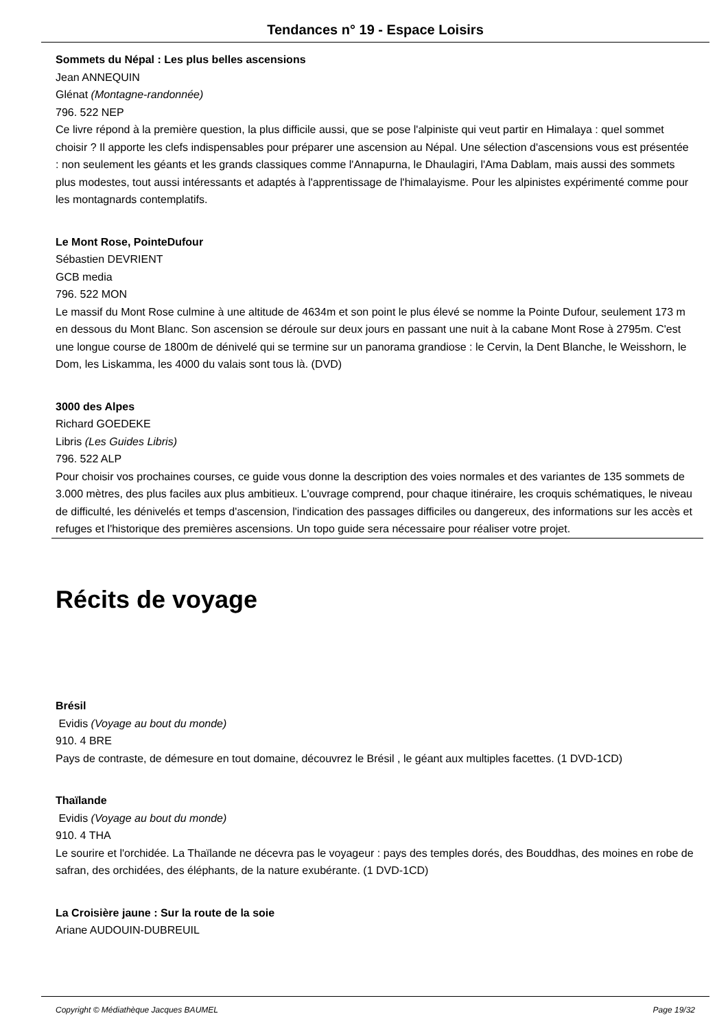Tendances n° 19 - Espace Loisirs
Sommets du Népal : Les plus belles ascensions
Jean ANNEQUIN
Glénat (Montagne-randonnée)
796. 522 NEP
Ce livre répond à la première question, la plus difficile aussi, que se pose l'alpiniste qui veut partir en Himalaya : quel sommet choisir ? Il apporte les clefs indispensables pour préparer une ascension au Népal. Une sélection d'ascensions vous est présentée : non seulement les géants et les grands classiques comme l'Annapurna, le Dhaulagiri, l'Ama Dablam, mais aussi des sommets plus modestes, tout aussi intéressants et adaptés à l'apprentissage de l'himalayisme. Pour les alpinistes expérimenté comme pour les montagnards contemplatifs.
Le Mont Rose, PointeDufour
Sébastien DEVRIENT
GCB media
796. 522 MON
Le massif du Mont Rose culmine à une altitude de 4634m et son point le plus élevé se nomme la Pointe Dufour, seulement 173 m en dessous du Mont Blanc. Son ascension se déroule sur deux jours en passant une nuit à la cabane Mont Rose à 2795m. C'est une longue course de 1800m de dénivelé qui se termine sur un panorama grandiose : le Cervin, la Dent Blanche, le Weisshorn, le Dom, les Liskamma, les 4000 du valais sont tous là. (DVD)
3000 des Alpes
Richard GOEDEKE
Libris (Les Guides Libris)
796. 522 ALP
Pour choisir vos prochaines courses, ce guide vous donne la description des voies normales et des variantes de 135 sommets de 3.000 mètres, des plus faciles aux plus ambitieux. L'ouvrage comprend, pour chaque itinéraire, les croquis schématiques, le niveau de difficulté, les dénivelés et temps d'ascension, l'indication des passages difficiles ou dangereux, des informations sur les accès et refuges et l'historique des premières ascensions. Un topo guide sera nécessaire pour réaliser votre projet.
Récits de voyage
Brésil
Evidis (Voyage au bout du monde)
910. 4 BRE
Pays de contraste, de démesure en tout domaine, découvrez le Brésil , le géant aux multiples facettes. (1 DVD-1CD)
Thaïlande
Evidis (Voyage au bout du monde)
910. 4 THA
Le sourire et l'orchidée. La Thaïlande ne décevra pas le voyageur : pays des temples dorés, des Bouddhas, des moines en robe de safran, des orchidées, des éléphants, de la nature exubérante. (1 DVD-1CD)
La Croisière jaune : Sur la route de la soie
Ariane AUDOUIN-DUBREUIL
Copyright © Médiathèque Jacques BAUMEL Page 19/32